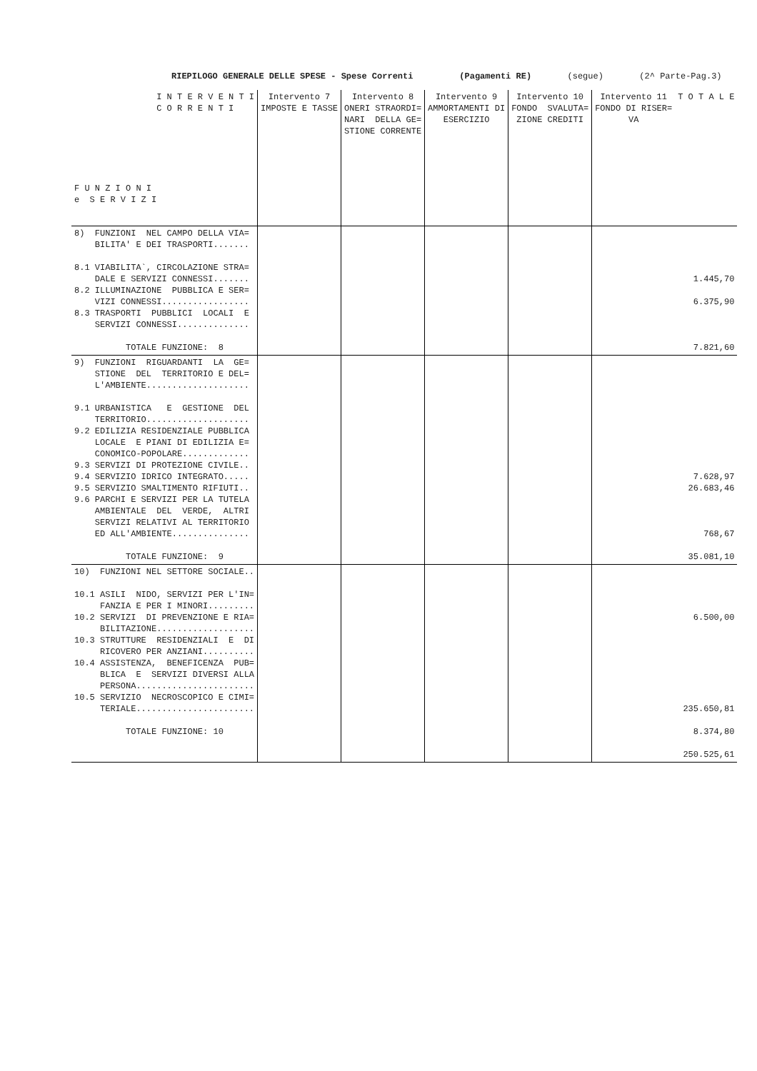RIEPILOGO GENERALE DELLE SPESE - Spese Correnti (Pagamenti RE) (segue) (2^ Parte-Pag.3)
| I N T E R V E N T I C O R R E N T I F U N Z I O N I e S E R V I Z I | Intervento 7 IMPOSTE E TASSE | Intervento 8 ONERI STRAORDI= NARI DELLA GE= STIONE CORRENTE | Intervento 9 AMMORTAMENTI DI ESERCIZIO | Intervento 10 FONDO SVALUTA= ZIONE CREDITI | Intervento 11 FONDO DI RISER= VA | T O T A L E |
| --- | --- | --- | --- | --- | --- | --- |
| 8) FUNZIONI NEL CAMPO DELLA VIA= BILITA' E DEI TRASPORTI....... 8.1 VIABILITA`, CIRCOLAZIONE STRA= DALE E SERVIZI CONNESSI....... 8.2 ILLUMINAZIONE PUBBLICA E SER= VIZI CONNESSI................. 8.3 TRASPORTI PUBBLICI LOCALI E SERVIZI CONNESSI.............. TOTALE FUNZIONE: 8 | | | | | | 1.445,70 6.375,90 7.821,60 |
| 9) FUNZIONI RIGUARDANTI LA GE= STIONE DEL TERRITORIO E DEL= L'AMBIENTE.................... 9.1 URBANISTICA E GESTIONE DEL TERRITORIO.................... 9.2 EDILIZIA RESIDENZIALE PUBBLICA LOCALE E PIANI DI EDILIZIA E= CONOMICO-POPOLARE............. 9.3 SERVIZI DI PROTEZIONE CIVILE.. 9.4 SERVIZIO IDRICO INTEGRATO..... 9.5 SERVIZIO SMALTIMENTO RIFIUTI.. 9.6 PARCHI E SERVIZI PER LA TUTELA AMBIENTALE DEL VERDE, ALTRI SERVIZI RELATIVI AL TERRITORIO ED ALL'AMBIENTE............... TOTALE FUNZIONE: 9 | | | | | | 7.628,97 26.683,46 768,67 35.081,10 |
| 10) FUNZIONI NEL SETTORE SOCIALE.. 10.1 ASILI NIDO, SERVIZI PER L'IN= FANZIA E PER I MINORI......... 10.2 SERVIZI DI PREVENZIONE E RIA= BILITAZIONE................... 10.3 STRUTTURE RESIDENZIALI E DI RICOVERO PER ANZIANI.......... 10.4 ASSISTENZA, BENEFICENZA PUB= BLICA E SERVIZI DIVERSI ALLA PERSONA....................... 10.5 SERVIZIO NECROSCOPICO E CIMI= TERIALE....................... TOTALE FUNZIONE: 10 | | | | | | 6.500,00 235.650,81 8.374,80 250.525,61 |